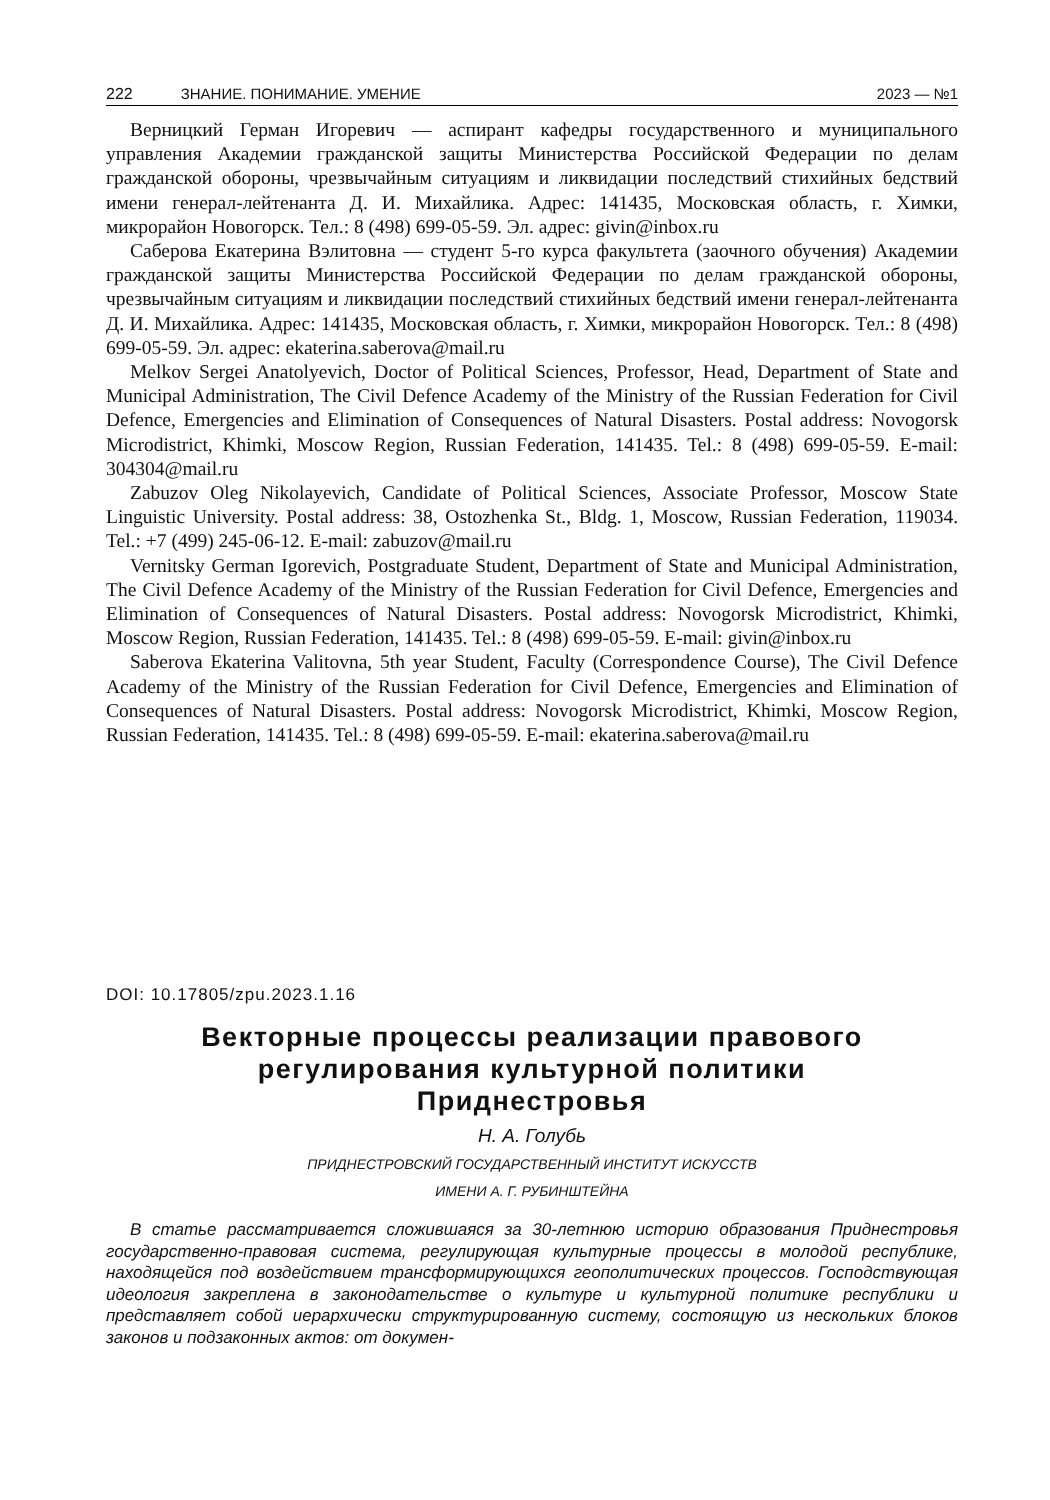222 ЗНАНИЕ. ПОНИМАНИЕ. УМЕНИЕ 2023 — №1
Верницкий Герман Игоревич — аспирант кафедры государственного и муниципального управления Академии гражданской защиты Министерства Российской Федерации по делам гражданской обороны, чрезвычайным ситуациям и ликвидации последствий стихийных бедствий имени генерал-лейтенанта Д. И. Михайлика. Адрес: 141435, Московская область, г. Химки, микрорайон Новогорск. Тел.: 8 (498) 699-05-59. Эл. адрес: givin@inbox.ru
Саберова Екатерина Вэлитовна — студент 5-го курса факультета (заочного обучения) Академии гражданской защиты Министерства Российской Федерации по делам гражданской обороны, чрезвычайным ситуациям и ликвидации последствий стихийных бедствий имени генерал-лейтенанта Д. И. Михайлика. Адрес: 141435, Московская область, г. Химки, микрорайон Новогорск. Тел.: 8 (498) 699-05-59. Эл. адрес: ekaterina.saberova@mail.ru
Melkov Sergei Anatolyevich, Doctor of Political Sciences, Professor, Head, Department of State and Municipal Administration, The Civil Defence Academy of the Ministry of the Russian Federation for Civil Defence, Emergencies and Elimination of Consequences of Natural Disasters. Postal address: Novogorsk Microdistrict, Khimki, Moscow Region, Russian Federation, 141435. Tel.: 8 (498) 699-05-59. E-mail: 304304@mail.ru
Zabuzov Oleg Nikolayevich, Candidate of Political Sciences, Associate Professor, Moscow State Linguistic University. Postal address: 38, Ostozhenka St., Bldg. 1, Moscow, Russian Federation, 119034. Tel.: +7 (499) 245-06-12. E-mail: zabuzov@mail.ru
Vernitsky German Igorevich, Postgraduate Student, Department of State and Municipal Administration, The Civil Defence Academy of the Ministry of the Russian Federation for Civil Defence, Emergencies and Elimination of Consequences of Natural Disasters. Postal address: Novogorsk Microdistrict, Khimki, Moscow Region, Russian Federation, 141435. Tel.: 8 (498) 699-05-59. E-mail: givin@inbox.ru
Saberova Ekaterina Valitovna, 5th year Student, Faculty (Correspondence Course), The Civil Defence Academy of the Ministry of the Russian Federation for Civil Defence, Emergencies and Elimination of Consequences of Natural Disasters. Postal address: Novogorsk Microdistrict, Khimki, Moscow Region, Russian Federation, 141435. Tel.: 8 (498) 699-05-59. E-mail: ekaterina.saberova@mail.ru
DOI: 10.17805/zpu.2023.1.16
Векторные процессы реализации правового
регулирования культурной политики
Приднестровья
Н. А. Голубь
ПРИДНЕСТРОВСКИЙ ГОСУДАРСТВЕННЫЙ ИНСТИТУТ ИСКУССТВ
ИМЕНИ А. Г. РУБИНШТЕЙНА
В статье рассматривается сложившаяся за 30-летнюю историю образования Приднестровья государственно-правовая система, регулирующая культурные процессы в молодой республике, находящейся под воздействием трансформирующихся геополитических процессов. Господствующая идеология закреплена в законодательстве о культуре и культурной политике республики и представляет собой иерархически структурированную систему, состоящую из нескольких блоков законов и подзаконных актов: от докумен-